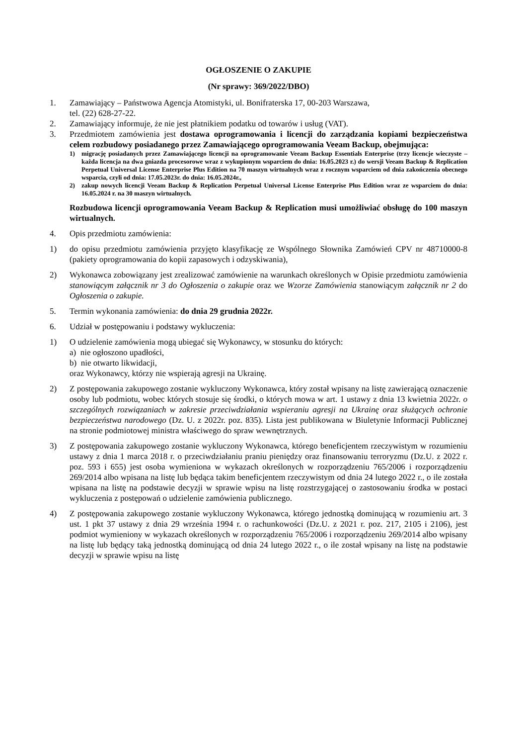OGŁOSZENIE O ZAKUPIE
(Nr sprawy: 369/2022/DBO)
1. Zamawiający – Państwowa Agencja Atomistyki, ul. Bonifraterska 17, 00-203 Warszawa,
tel. (22) 628-27-22.
2. Zamawiający informuje, że nie jest płatnikiem podatku od towarów i usług (VAT).
3. Przedmiotem zamówienia jest dostawa oprogramowania i licencji do zarządzania kopiami bezpieczeństwa celem rozbudowy posiadanego przez Zamawiającego oprogramowania Veeam Backup, obejmująca:
1) migrację posiadanych przez Zamawiającego licencji na oprogramowanie Veeam Backup Essentials Enterprise (trzy licencje wieczyste – każda licencja na dwa gniazda procesorowe wraz z wykupionym wsparciem do dnia: 16.05.2023 r.) do wersji Veeam Backup & Replication Perpetual Universal License Enterprise Plus Edition na 70 maszyn wirtualnych wraz z rocznym wsparciem od dnia zakończenia obecnego wsparcia, czyli od dnia: 17.05.2023r. do dnia: 16.05.2024r.,
2) zakup nowych licencji Veeam Backup & Replication Perpetual Universal License Enterprise Plus Edition wraz ze wsparciem do dnia: 16.05.2024 r. na 30 maszyn wirtualnych.
Rozbudowa licencji oprogramowania Veeam Backup & Replication musi umożliwiać obsługę do 100 maszyn wirtualnych.
4. Opis przedmiotu zamówienia:
1) do opisu przedmiotu zamówienia przyjęto klasyfikację ze Wspólnego Słownika Zamówień CPV nr 48710000-8 (pakiety oprogramowania do kopii zapasowych i odzyskiwania),
2) Wykonawca zobowiązany jest zrealizować zamówienie na warunkach określonych w Opisie przedmiotu zamówienia stanowiącym załącznik nr 3 do Ogłoszenia o zakupie oraz we Wzorze Zamówienia stanowiącym załącznik nr 2 do Ogłoszenia o zakupie.
5. Termin wykonania zamówienia: do dnia 29 grudnia 2022r.
6. Udział w postępowaniu i podstawy wykluczenia:
1) O udzielenie zamówienia mogą ubiegać się Wykonawcy, w stosunku do których:
a) nie ogłoszono upadłości,
b) nie otwarto likwidacji,
oraz Wykonawcy, którzy nie wspierają agresji na Ukrainę.
2) Z postępowania zakupowego zostanie wykluczony Wykonawca, który został wpisany na listę zawierającą oznaczenie osoby lub podmiotu, wobec których stosuje się środki, o których mowa w art. 1 ustawy z dnia 13 kwietnia 2022r. o szczególnych rozwiązaniach w zakresie przeciwdziałania wspieraniu agresji na Ukrainę oraz służących ochronie bezpieczeństwa narodowego (Dz. U. z 2022r. poz. 835). Lista jest publikowana w Biuletynie Informacji Publicznej na stronie podmiotowej ministra właściwego do spraw wewnętrznych.
3) Z postępowania zakupowego zostanie wykluczony Wykonawca, którego beneficjentem rzeczywistym w rozumieniu ustawy z dnia 1 marca 2018 r. o przeciwdziałaniu praniu pieniędzy oraz finansowaniu terroryzmu (Dz.U. z 2022 r. poz. 593 i 655) jest osoba wymieniona w wykazach określonych w rozporządzeniu 765/2006 i rozporządzeniu 269/2014 albo wpisana na listę lub będąca takim beneficjentem rzeczywistym od dnia 24 lutego 2022 r., o ile została wpisana na listę na podstawie decyzji w sprawie wpisu na listę rozstrzygającej o zastosowaniu środka w postaci wykluczenia z postępowań o udzielenie zamówienia publicznego.
4) Z postępowania zakupowego zostanie wykluczony Wykonawca, którego jednostką dominującą w rozumieniu art. 3 ust. 1 pkt 37 ustawy z dnia 29 września 1994 r. o rachunkowości (Dz.U. z 2021 r. poz. 217, 2105 i 2106), jest podmiot wymieniony w wykazach określonych w rozporządzeniu 765/2006 i rozporządzeniu 269/2014 albo wpisany na listę lub będący taką jednostką dominującą od dnia 24 lutego 2022 r., o ile został wpisany na listę na podstawie decyzji w sprawie wpisu na listę